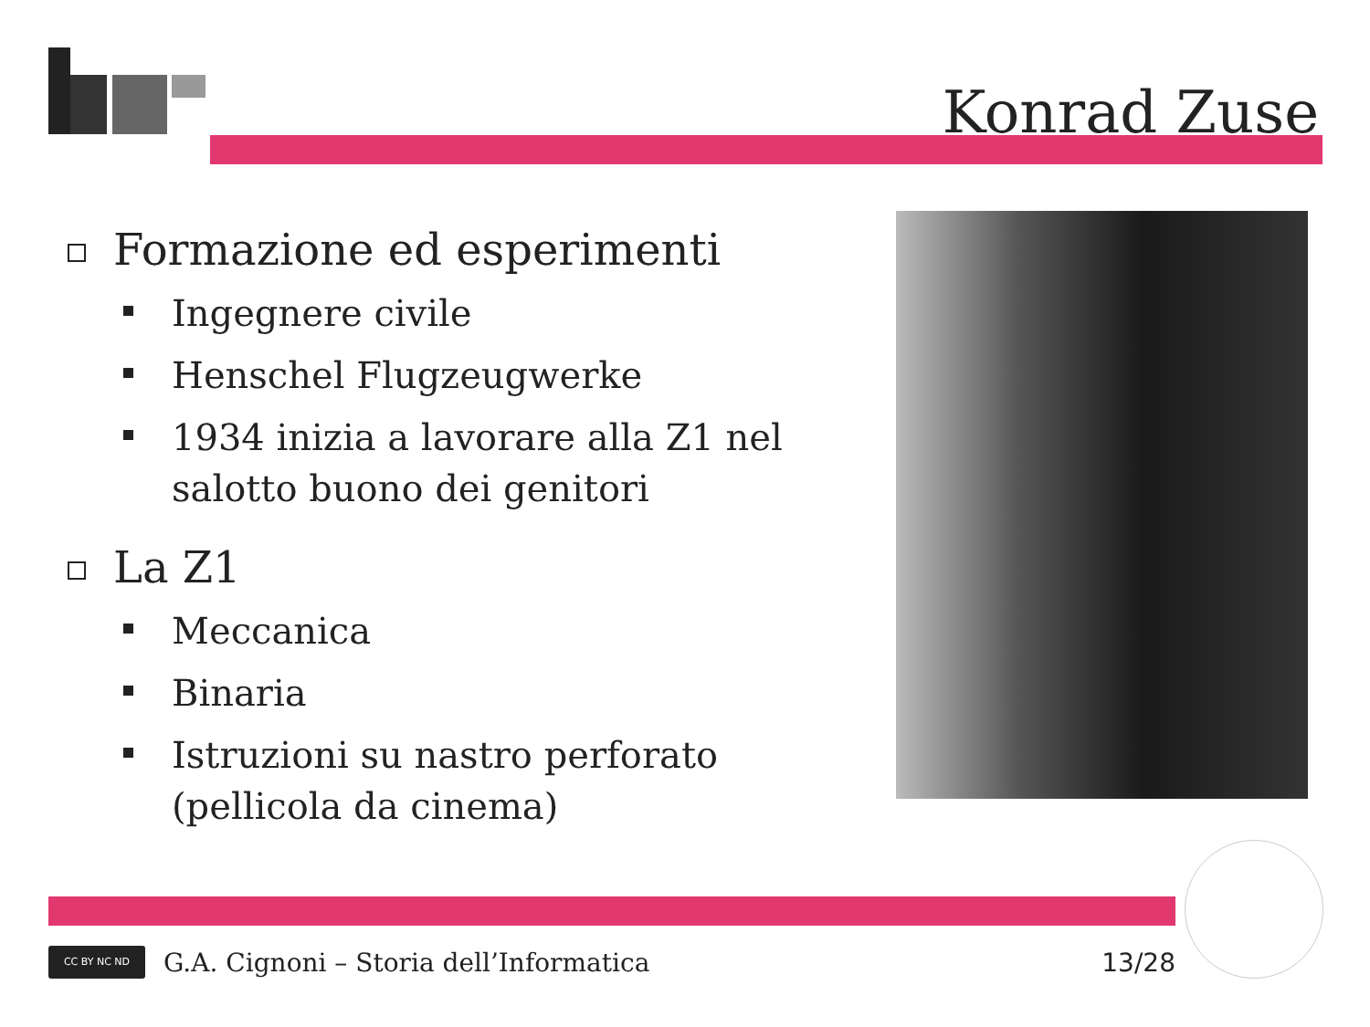Konrad Zuse
Formazione ed esperimenti
Ingegnere civile
Henschel Flugzeugwerke
1934 inizia a lavorare alla Z1 nel salotto buono dei genitori
La Z1
Meccanica
Binaria
Istruzioni su nastro perforato (pellicola da cinema)
CC BY NC ND
G.A. Cignoni – Storia dell’Informatica 13/28